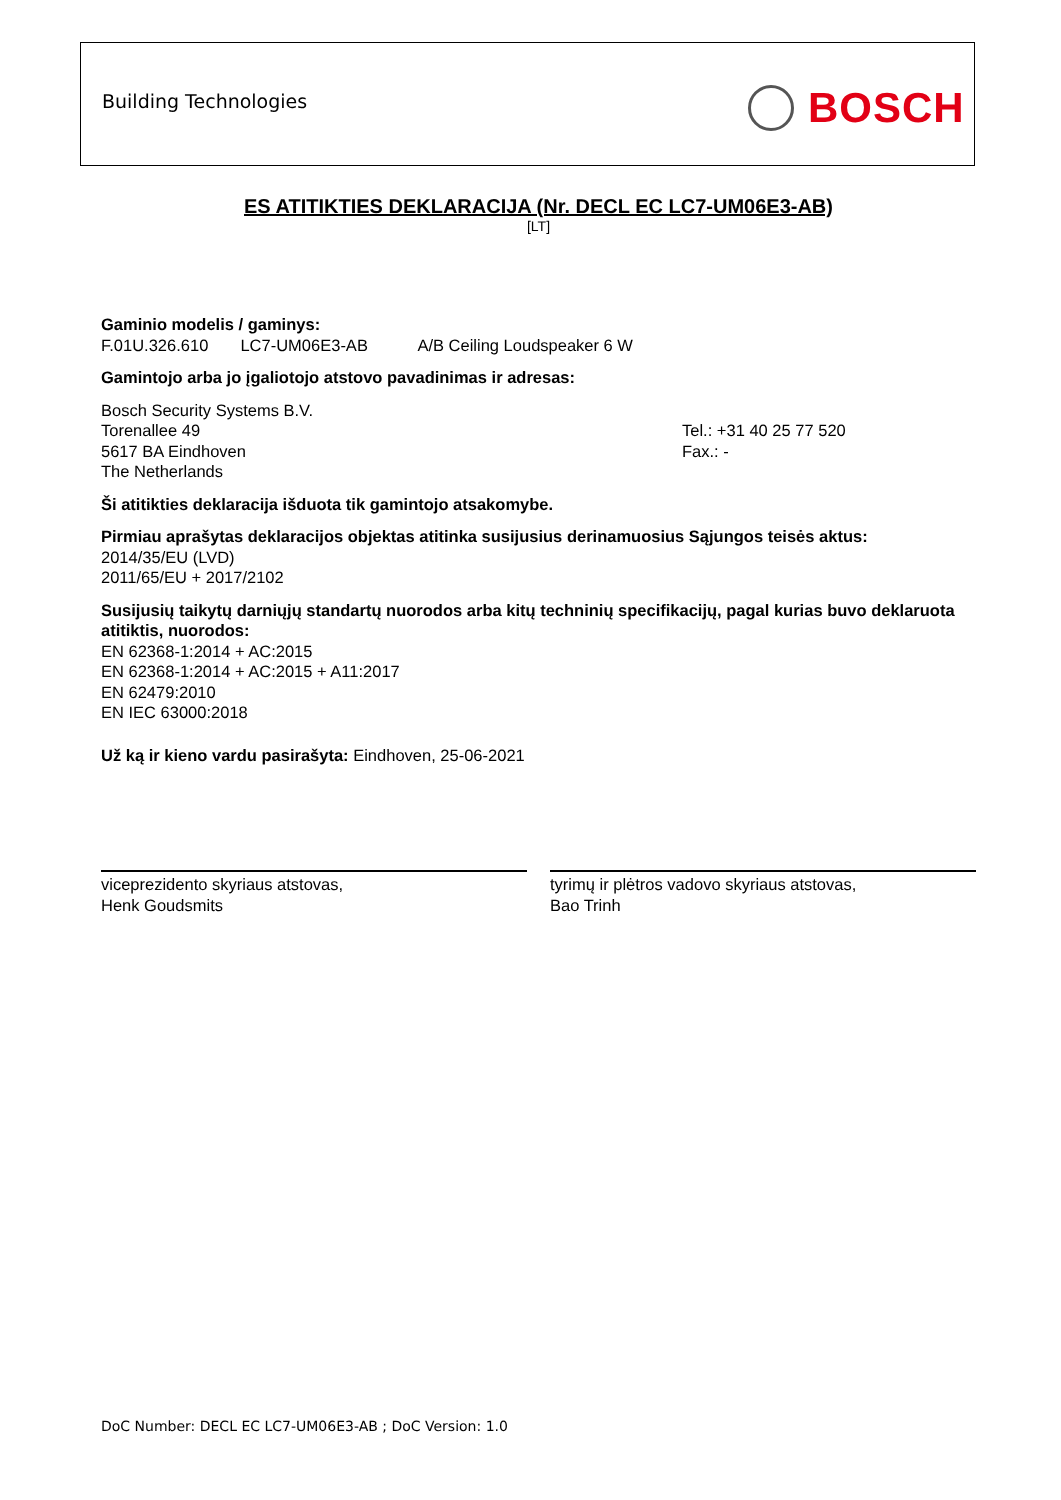Building Technologies BOSCH
ES ATITIKTIES DEKLARACIJA (Nr. DECL EC LC7-UM06E3-AB)
[LT]
Gaminio modelis / gaminys:
F.01U.326.610 LC7-UM06E3-AB A/B Ceiling Loudspeaker 6 W
Gamintojo arba jo įgaliotojo atstovo pavadinimas ir adresas:
Bosch Security Systems B.V.
Torenallee 49
5617 BA Eindhoven
The Netherlands
Tel.: +31 40 25 77 520
Fax.: -
Ši atitikties deklaracija išduota tik gamintojo atsakomybe.
Pirmiau aprašytas deklaracijos objektas atitinka susijusius derinamuosius Sąjungos teisės aktus:
2014/35/EU (LVD)
2011/65/EU + 2017/2102
Susijusių taikytų darniųjų standartų nuorodos arba kitų techninių specifikacijų, pagal kurias buvo deklaruota atitiktis, nuorodos:
EN 62368-1:2014 + AC:2015
EN 62368-1:2014 + AC:2015 + A11:2017
EN 62479:2010
EN IEC 63000:2018
Už ką ir kieno vardu pasirašyta: Eindhoven, 25-06-2021
viceprezidento skyriaus atstovas,
Henk Goudsmits
tyrimų ir plėtros vadovo skyriaus atstovas,
Bao Trinh
DoC Number: DECL EC LC7-UM06E3-AB ; DoC Version: 1.0